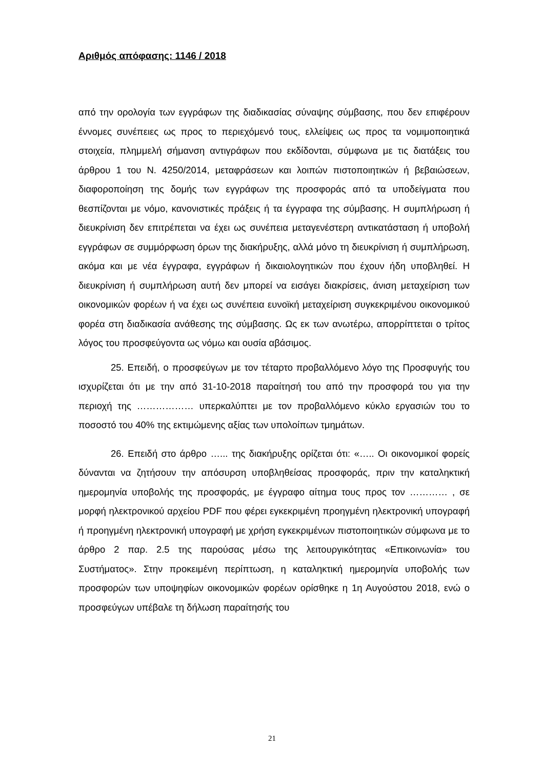Αριθμός απόφασης: 1146 / 2018
από την ορολογία των εγγράφων της διαδικασίας σύναψης σύμβασης, που δεν επιφέρουν έννομες συνέπειες ως προς το περιεχόμενό τους, ελλείψεις ως προς τα νομιμοποιητικά στοιχεία, πλημμελή σήμανση αντιγράφων που εκδίδονται, σύμφωνα με τις διατάξεις του άρθρου 1 του Ν. 4250/2014, μεταφράσεων και λοιπών πιστοποιητικών ή βεβαιώσεων, διαφοροποίηση της δομής των εγγράφων της προσφοράς από τα υποδείγματα που θεσπίζονται με νόμο, κανονιστικές πράξεις ή τα έγγραφα της σύμβασης. Η συμπλήρωση ή διευκρίνιση δεν επιτρέπεται να έχει ως συνέπεια μεταγενέστερη αντικατάσταση ή υποβολή εγγράφων σε συμμόρφωση όρων της διακήρυξης, αλλά μόνο τη διευκρίνιση ή συμπλήρωση, ακόμα και με νέα έγγραφα, εγγράφων ή δικαιολογητικών που έχουν ήδη υποβληθεί. Η διευκρίνιση ή συμπλήρωση αυτή δεν μπορεί να εισάγει διακρίσεις, άνιση μεταχείριση των οικονομικών φορέων ή να έχει ως συνέπεια ευνοϊκή μεταχείριση συγκεκριμένου οικονομικού φορέα στη διαδικασία ανάθεσης της σύμβασης. Ως εκ των ανωτέρω, απορρίπτεται ο τρίτος λόγος του προσφεύγοντα ως νόμω και ουσία αβάσιμος.
25. Επειδή, ο προσφεύγων με τον τέταρτο προβαλλόμενο λόγο της Προσφυγής του ισχυρίζεται ότι με την από 31-10-2018 παραίτησή του από την προσφορά του για την περιοχή της ……………… υπερκαλύπτει με τον προβαλλόμενο κύκλο εργασιών του το ποσοστό του 40% της εκτιμώμενης αξίας των υπολοίπων τμημάτων.
26. Επειδή στο άρθρο …... της διακήρυξης ορίζεται ότι: «….. Οι οικονομικοί φορείς δύνανται να ζητήσουν την απόσυρση υποβληθείσας προσφοράς, πριν την καταληκτική ημερομηνία υποβολής της προσφοράς, με έγγραφο αίτημα τους προς τον ………… , σε μορφή ηλεκτρονικού αρχείου PDF που φέρει εγκεκριμένη προηγμένη ηλεκτρονική υπογραφή ή προηγμένη ηλεκτρονική υπογραφή με χρήση εγκεκριμένων πιστοποιητικών σύμφωνα με το άρθρο 2 παρ. 2.5 της παρούσας μέσω της λειτουργικότητας «Επικοινωνία» του Συστήματος». Στην προκειμένη περίπτωση, η καταληκτική ημερομηνία υποβολής των προσφορών των υποψηφίων οικονομικών φορέων ορίσθηκε η 1η Αυγούστου 2018, ενώ ο προσφεύγων υπέβαλε τη δήλωση παραίτησής του
21